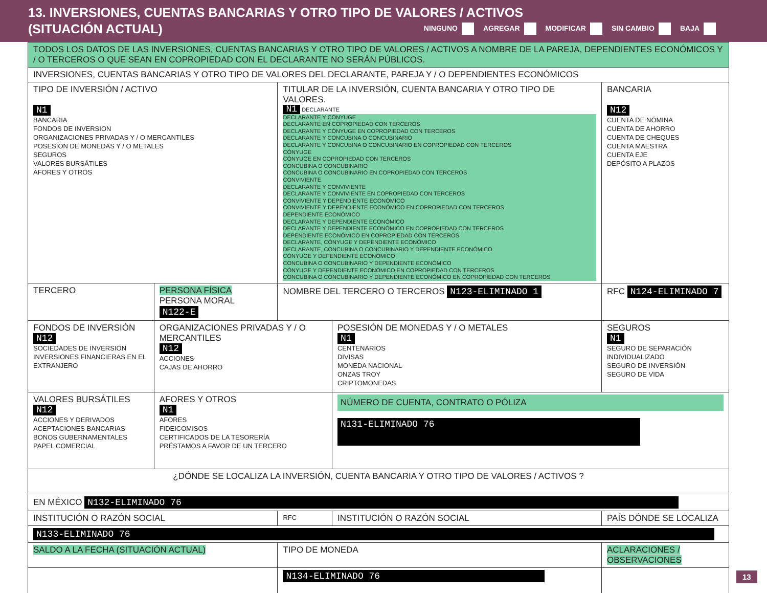13. INVERSIONES, CUENTAS BANCARIAS Y OTRO TIPO DE VALORES / ACTIVOS
(SITUACIÓN ACTUAL)
NINGUNO AGREGAR MODIFICAR SIN CAMBIO BAJA
| TODOS LOS DATOS DE LAS INVERSIONES, CUENTAS BANCARIAS Y OTRO TIPO DE VALORES / ACTIVOS A NOMBRE DE LA PAREJA, DEPENDIENTES ECONÓMICOS Y / O TERCEROS O QUE SEAN EN COPROPIEDAD CON EL DECLARANTE NO SERÁN PÚBLICOS. | | | | |
| INVERSIONES, CUENTAS BANCARIAS Y OTRO TIPO DE VALORES DEL DECLARANTE, PAREJA Y / O DEPENDIENTES ECONÓMICOS | | | | |
| TIPO DE INVERSIÓN / ACTIVO N1 BANCARIA FONDOS DE INVERSION ORGANIZACIONES PRIVADAS Y / O MERCANTILES POSESIÓN DE MONEDAS Y / O METALES SEGUROS VALORES BURSÁTILES AFORES Y OTROS | | TITULAR DE LA INVERSIÓN, CUENTA BANCARIA Y OTRO TIPO DE VALORES. N1 DECLARANTE DECLARANTE Y CÓNYUGE DECLARANTE EN COPROPIEDAD CON TERCEROS DECLARANTE Y CÓNYUGE EN COPROPIEDAD CON TERCEROS DECLARANTE Y CONCUBINA O CONCUBINARIO DECLARANTE Y CONCUBINA O CONCUBINARIO EN COPROPIEDAD CON TERCEROS CÓNYUGE CÓNYUGE EN COPROPIEDAD CON TERCEROS CONCUBINA O CONCUBINARIO CONCUBINA O CONCUBINARIO EN COPROPIEDAD CON TERCEROS CONVIVIENTE DECLARANTE Y CONVIVIENTE DECLARANTE Y CONVIVIENTE EN COPROPIEDAD CON TERCEROS CONVIVIENTE Y DEPENDIENTE ECONÓMICO CONVIVIENTE Y DEPENDIENTE ECONÓMICO EN COPROPIEDAD CON TERCEROS DEPENDIENTE ECONÓMICO DECLARANTE Y DEPENDIENTE ECONÓMICO DECLARANTE Y DEPENDIENTE ECONÓMICO EN COPROPIEDAD CON TERCEROS DEPENDIENTE ECONÓMICO EN COPROPIEDAD CON TERCEROS DECLARANTE, CÓNYUGE Y DEPENDIENTE ECONÓMICO DECLARANTE, CONCUBINA O CONCUBINARIO Y DEPENDIENTE ECONÓMICO CÓNYUGE Y DEPENDIENTE ECONÓMICO CONCUBINA O CONCUBINARIO Y DEPENDIENTE ECONÓMICO CÓNYUGE Y DEPENDIENTE ECONÓMICO EN COPROPIEDAD CON TERCEROS CONCUBINA O CONCUBINARIO Y DEPENDIENTE ECONÓMICO EN COPROPIEDAD CON TERCEROS | | BANCARIA N12 CUENTA DE NÓMINA CUENTA DE AHORRO CUENTA DE CHEQUES CUENTA MAESTRA CUENTA EJE DEPÓSITO A PLAZOS |
| TERCERO | PERSONA FÍSICA PERSONA MORAL N122-E | NOMBRE DEL TERCERO O TERCEROS N123-ELIMINADO 1 | | RFC N124-ELIMINADO 7 |
| FONDOS DE INVERSIÓN N12 SOCIEDADES DE INVERSIÓN INVERSIONES FINANCIERAS EN EL EXTRANJERO | ORGANIZACIONES PRIVADAS Y / O MERCANTILES N12 ACCIONES CAJAS DE AHORRO | | POSESIÓN DE MONEDAS Y / O METALES N1 CENTENARIOS DIVISAS MONEDA NACIONAL ONZAS TROY CRIPTOMONEDAS | SEGUROS N1 SEGURO DE SEPARACIÓN INDIVIDUALIZADO SEGURO DE INVERSIÓN SEGURO DE VIDA |
| VALORES BURSÁTILES N12 ACCIONES Y DERIVADOS ACEPTACIONES BANCARIAS BONOS GUBERNAMENTALES PAPEL COMERCIAL | AFORES Y OTROS N1 AFORES FIDEICOMISOS CERTIFICADOS DE LA TESORERÍA PRÉSTAMOS A FAVOR DE UN TERCERO | | NÚMERO DE CUENTA, CONTRATO O PÓLIZA N131-ELIMINADO 76 | |
| ¿DÓNDE SE LOCALIZA LA INVERSIÓN, CUENTA BANCARIA Y OTRO TIPO DE VALORES / ACTIVOS ? | | | | |
| EN MÉXICO N132-ELIMINADO 76 | | | | |
| INSTITUCIÓN O RAZÓN SOCIAL | | RFC | INSTITUCIÓN O RAZÓN SOCIAL | PAÍS DÓNDE SE LOCALIZA |
| N133-ELIMINADO 76 | | | | |
| SALDO A LA FECHA (SITUACIÓN ACTUAL) | | TIPO DE MONEDA | | ACLARACIONES / OBSERVACIONES |
| | | N134-ELIMINADO 76 | | |
13